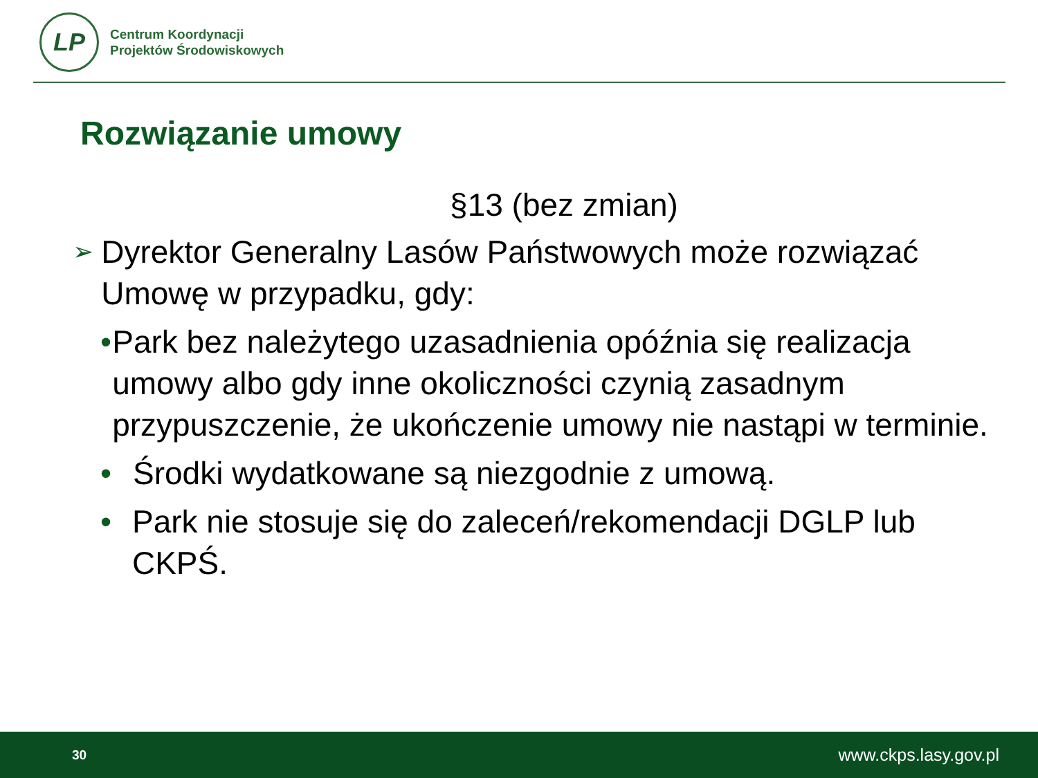LP
Centrum Koordynacji
Projektów Środowiskowych
Rozwiązanie umowy
§13 (bez zmian)
➢
Dyrektor Generalny Lasów Państwowych może rozwiązać Umowę w przypadku, gdy:
• Park bez należytego uzasadnienia opóźnia się realizacja umowy albo gdy inne okoliczności czynią zasadnym przypuszczenie, że ukończenie umowy nie nastąpi w terminie.
• Środki wydatkowane są niezgodnie z umową.
• Park nie stosuje się do zaleceń/rekomendacji DGLP lub CKPŚ.
30 www.ckps.lasy.gov.pl